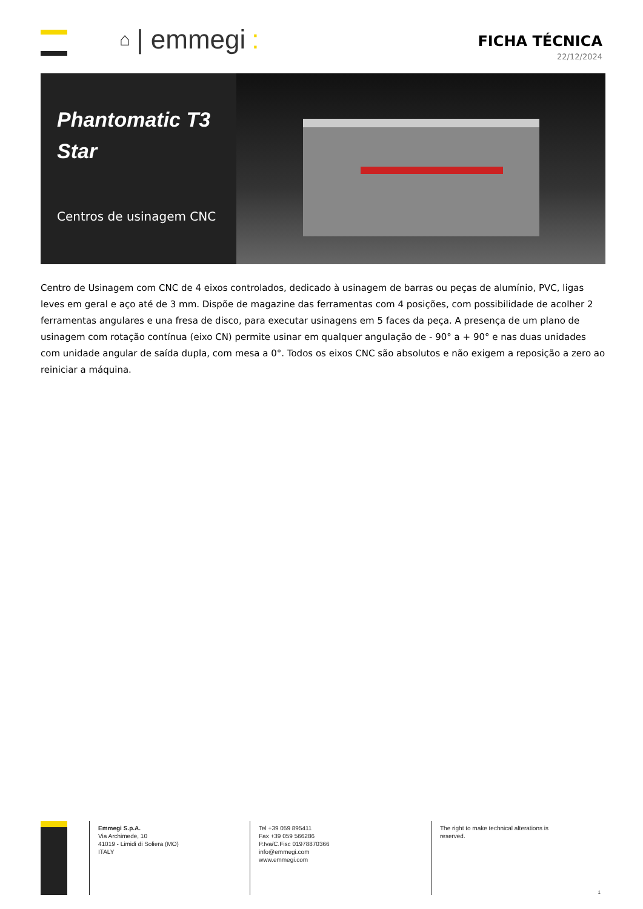⌂ | emmegi:
FICHA TÉCNICA
22/12/2024
Phantomatic T3 Star
Centros de usinagem CNC
Centro de Usinagem com CNC de 4 eixos controlados, dedicado à usinagem de barras ou peças de alumínio, PVC, ligas leves em geral e aço até de 3 mm. Dispõe de magazine das ferramentas com 4 posições, com possibilidade de acolher 2 ferramentas angulares e una fresa de disco, para executar usinagens em 5 faces da peça. A presença de um plano de usinagem com rotação contínua (eixo CN) permite usinar em qualquer angulação de - 90° a + 90° e nas duas unidades com unidade angular de saída dupla, com mesa a 0°. Todos os eixos CNC são absolutos e não exigem a reposição a zero ao reiniciar a máquina.
Emmegi S.p.A.
Via Archimede, 10
41019 - Limidi di Soliera (MO)
ITALY
Tel +39 059 895411
Fax +39 059 566286
P.Iva/C.Fisc 01978870366
info@emmegi.com
www.emmegi.com
The right to make technical alterations is reserved.
1